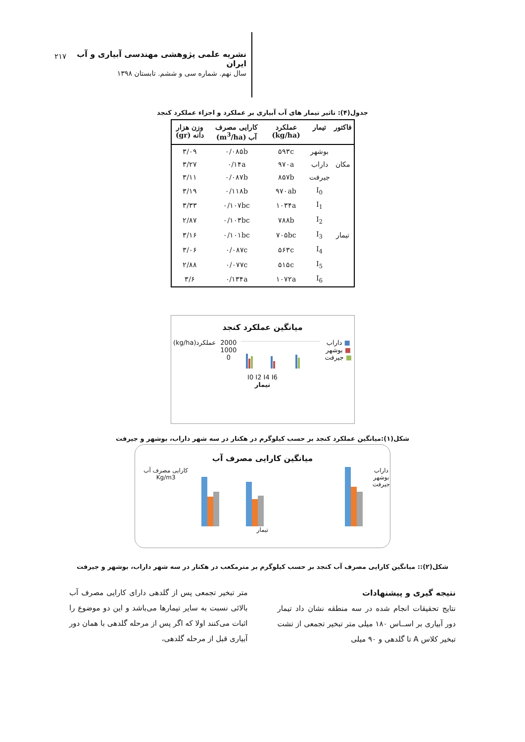نشریه علمی پژوهشی مهندسی آبیاری و آب ایران
سال نهم. شماره سی و ششم. تابستان ۱۳۹۸
۲۱۷
جدول(۴): تاثیر تیمار های آب آبیاری بر عملکرد و اجزاء عملکرد کنجد
| فاکتور | تیمار | عملکرد (kg/ha) | کارایی مصرف آب (m<sup>3</sup>/ha) | وزن هزار دانه (gr) |
| --- | --- | --- | --- | --- |
| مکان | بوشهر | ۵۹۳c | ۰/۰۸۵b | ۳/۰۹ |
| | داراب | ۹۷۰a | ۰/۱۴a | ۳/۲۷ |
| | جیرفت | ۸۵۷b | ۰/۰۸۷b | ۳/۱۱ |
| تیمار | I<sub>0</sub> | ۹۷۰ab | ۰/۱۱۸b | ۳/۱۹ |
| | I<sub>1</sub> | ۱۰۳۴a | ۰/۱۰۷bc | ۳/۳۳ |
| | I<sub>2</sub> | ۷۸۸b | ۰/۱۰۳bc | ۲/۸۷ |
| | I<sub>3</sub> | ۷۰۵bc | ۰/۱۰۱bc | ۳/۱۶ |
| | I<sub>4</sub> | ۵۶۳c | ۰/۰۸۷c | ۳/۰۶ |
| | I<sub>5</sub> | ۵۱۵c | ۰/۰۷۷c | ۲/۸۸ |
| | I<sub>6</sub> | ۱۰۷۲a | ۰/۱۳۴a | ۳/۶ |
میانگین عملکرد کنجد
(kg/ha)عملکرد 2000
1000
0
■ داراب
■ بوشهر
■ جیرفت
I0 I2 I4 I6
تیمار
شکل(۱):میانگین عملکرد کنجد بر حسب کیلوگرم در هکتار در سه شهر داراب، بوشهر و جیرفت
میانگین کارایی مصرف آب
کارایی مصرف آب Kg/m3 داراب
بوشهر
جیرفت
تیمار
شکل(۲):: میانگین کارایی مصرف آب کنجد بر حسب کیلوگرم بر مترمکعب در هکتار در سه شهر داراب، بوشهر و جیرفت
نتیجه گیری و پیشنهادات
نتایج تحقیقات انجام شده در سه منطقه نشان داد تیمار دور آبیاری بر اســاس ۱۸۰ میلی متر تبخیر تجمعی از تشت تبخیر کلاس A تا گلدهی و ۹۰ میلی
متر تبخیر تجمعی پس از گلدهی دارای کارایی مصرف آب بالائی نسبت به سایر تیمارها می‌باشد و این دو موضوع را اثبات می‌کنند اولا که اگر پس از مرحله گلدهی با همان دور آبیاری قبل از مرحله گلدهی،